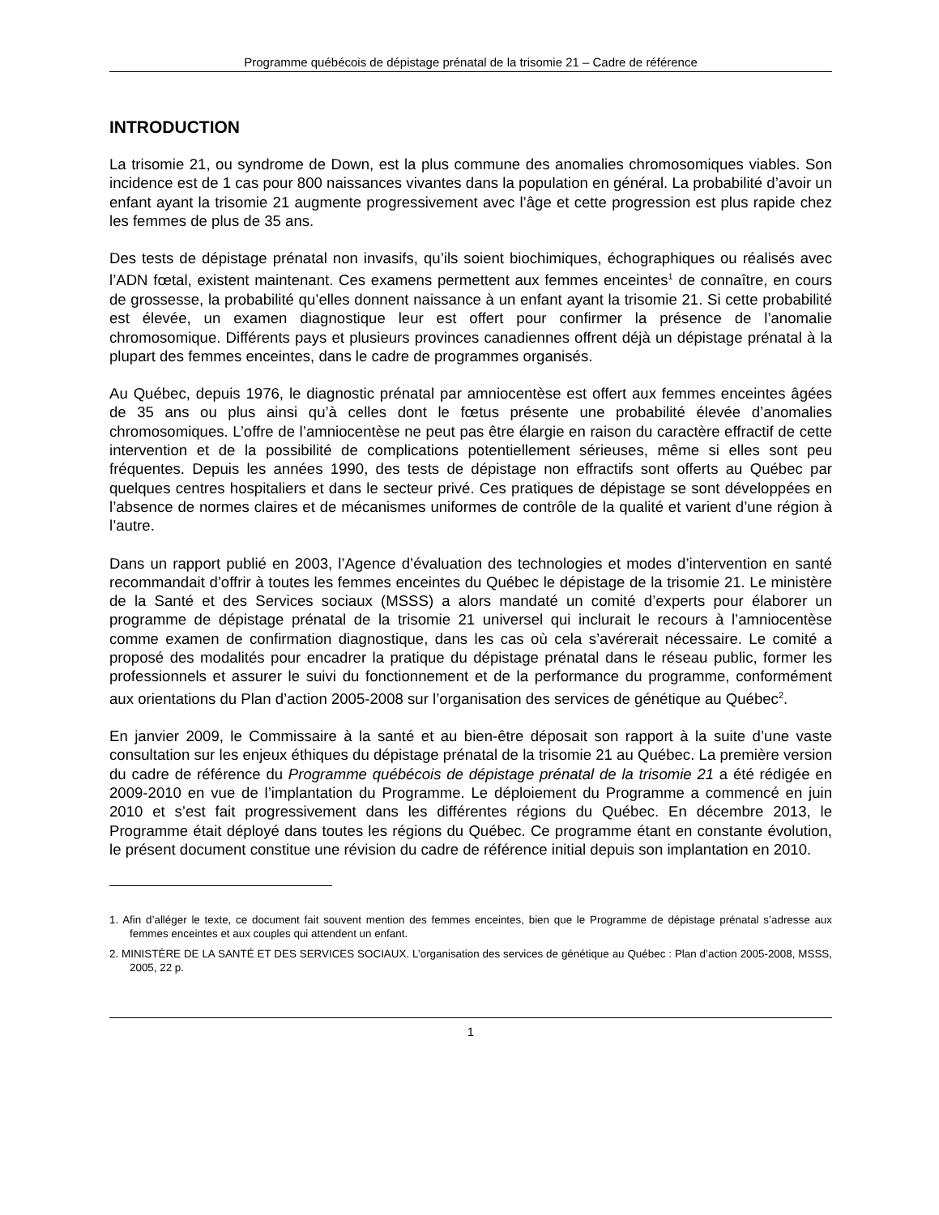Programme québécois de dépistage prénatal de la trisomie 21 – Cadre de référence
INTRODUCTION
La trisomie 21, ou syndrome de Down, est la plus commune des anomalies chromosomiques viables. Son incidence est de 1 cas pour 800 naissances vivantes dans la population en général. La probabilité d’avoir un enfant ayant la trisomie 21 augmente progressivement avec l’âge et cette progression est plus rapide chez les femmes de plus de 35 ans.
Des tests de dépistage prénatal non invasifs, qu’ils soient biochimiques, échographiques ou réalisés avec l’ADN fœtal, existent maintenant. Ces examens permettent aux femmes enceintes<sup>1</sup> de connaître, en cours de grossesse, la probabilité qu’elles donnent naissance à un enfant ayant la trisomie 21. Si cette probabilité est élevée, un examen diagnostique leur est offert pour confirmer la présence de l’anomalie chromosomique. Différents pays et plusieurs provinces canadiennes offrent déjà un dépistage prénatal à la plupart des femmes enceintes, dans le cadre de programmes organisés.
Au Québec, depuis 1976, le diagnostic prénatal par amniocentèse est offert aux femmes enceintes âgées de 35 ans ou plus ainsi qu’à celles dont le fœtus présente une probabilité élevée d’anomalies chromosomiques. L’offre de l’amniocentèse ne peut pas être élargie en raison du caractère effractif de cette intervention et de la possibilité de complications potentiellement sérieuses, même si elles sont peu fréquentes. Depuis les années 1990, des tests de dépistage non effractifs sont offerts au Québec par quelques centres hospitaliers et dans le secteur privé. Ces pratiques de dépistage se sont développées en l’absence de normes claires et de mécanismes uniformes de contrôle de la qualité et varient d’une région à l’autre.
Dans un rapport publié en 2003, l’Agence d’évaluation des technologies et modes d’intervention en santé recommandait d’offrir à toutes les femmes enceintes du Québec le dépistage de la trisomie 21. Le ministère de la Santé et des Services sociaux (MSSS) a alors mandaté un comité d’experts pour élaborer un programme de dépistage prénatal de la trisomie 21 universel qui inclurait le recours à l’amniocentèse comme examen de confirmation diagnostique, dans les cas où cela s’avérerait nécessaire. Le comité a proposé des modalités pour encadrer la pratique du dépistage prénatal dans le réseau public, former les professionnels et assurer le suivi du fonctionnement et de la performance du programme, conformément aux orientations du Plan d’action 2005-2008 sur l’organisation des services de génétique au Québec<sup>2</sup>.
En janvier 2009, le Commissaire à la santé et au bien-être déposait son rapport à la suite d’une vaste consultation sur les enjeux éthiques du dépistage prénatal de la trisomie 21 au Québec. La première version du cadre de référence du Programme québécois de dépistage prénatal de la trisomie 21 a été rédigée en 2009-2010 en vue de l’implantation du Programme. Le déploiement du Programme a commencé en juin 2010 et s’est fait progressivement dans les différentes régions du Québec. En décembre 2013, le Programme était déployé dans toutes les régions du Québec. Ce programme étant en constante évolution, le présent document constitue une révision du cadre de référence initial depuis son implantation en 2010.
1. Afin d’alléger le texte, ce document fait souvent mention des femmes enceintes, bien que le Programme de dépistage prénatal s’adresse aux femmes enceintes et aux couples qui attendent un enfant.
2. MINISTÈRE DE LA SANTÉ ET DES SERVICES SOCIAUX. L’organisation des services de génétique au Québec : Plan d’action 2005-2008, MSSS, 2005, 22 p.
1